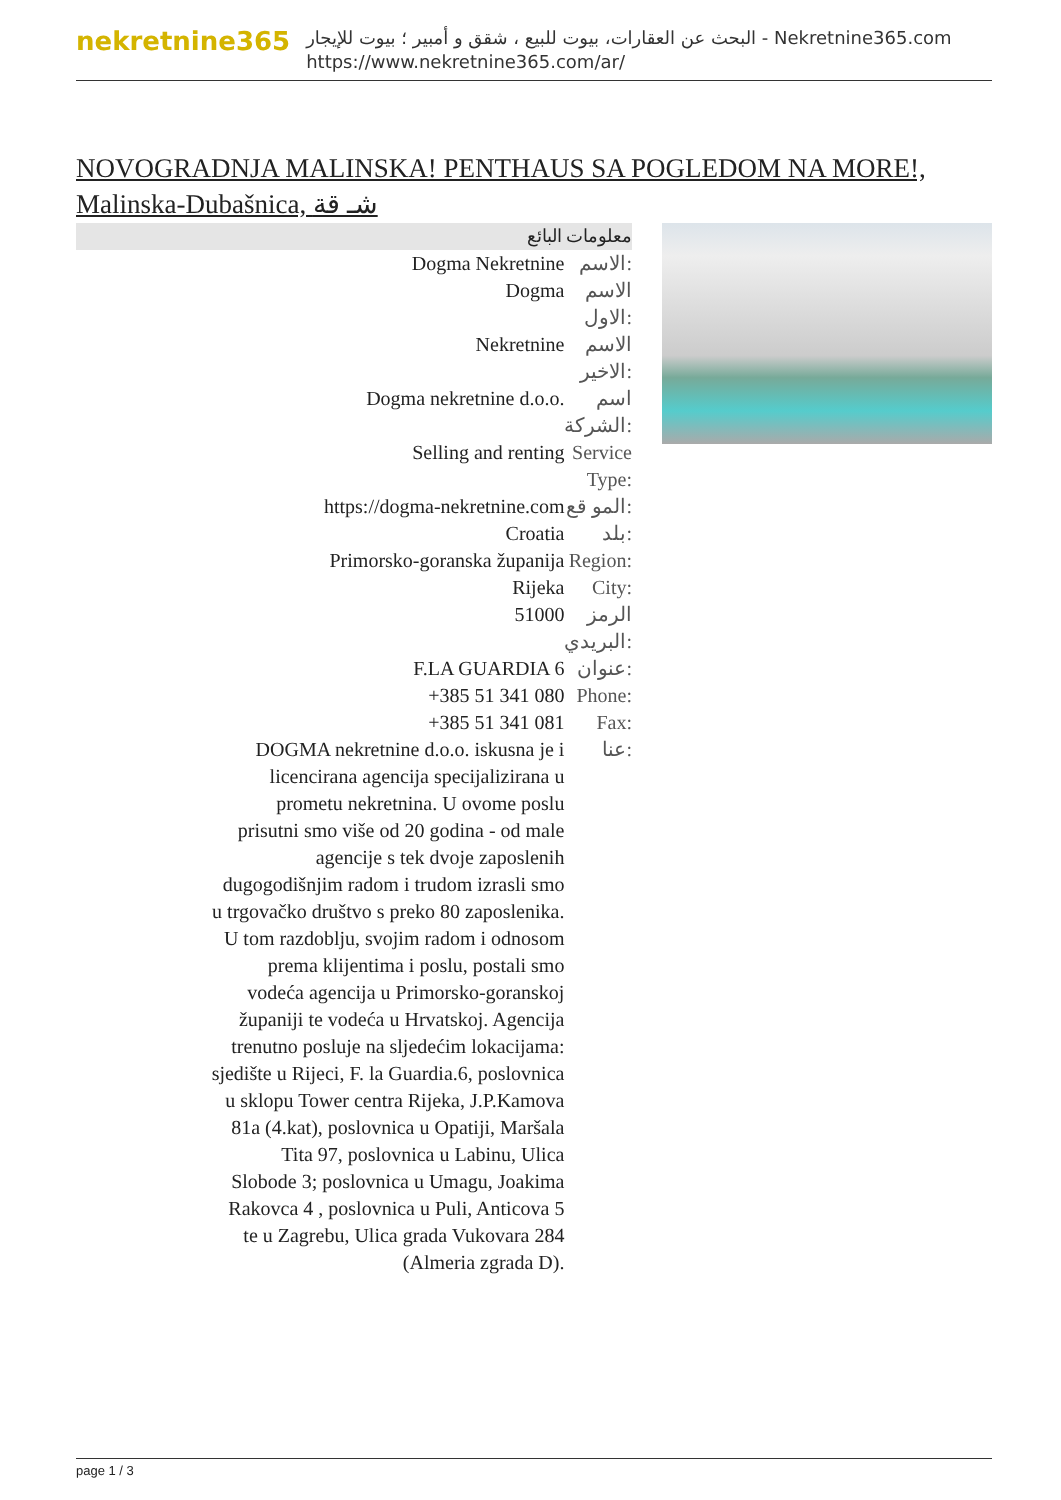nekretnine365
البحث عن العقارات، بيوت للبيع ، شقق و أمبير ؛ بيوت للإيجار - Nekretnine365.com
https://www.nekretnine365.com/ar/
NOVOGRADNJA MALINSKA! PENTHAUS SA POGLEDOM NA MORE!, Malinska-Dubašnica, شـ قة
معلومات البائع
| Dogma Nekretnine | الاسم: |
| Dogma | الاسم الاول: |
| Nekretnine | الاسم الاخير: |
| Dogma nekretnine d.o.o. | اسم الشركة: |
| Selling and renting | Service Type: |
| https://dogma-nekretnine.com | المو قع: |
| Croatia | بلد: |
| Primorsko-goranska županija | Region: |
| Rijeka | City: |
| 51000 | الرمز البريدي: |
| F.LA GUARDIA 6 | عنوان: |
| +385 51 341 080 | Phone: |
| +385 51 341 081 | Fax: |
| DOGMA nekretnine d.o.o. iskusna je i licencirana agencija specijalizirana u prometu nekretnina. U ovome poslu prisutni smo više od 20 godina - od male agencije s tek dvoje zaposlenih dugogodišnjim radom i trudom izrasli smo u trgovačko društvo s preko 80 zaposlenika. U tom razdoblju, svojim radom i odnosom prema klijentima i poslu, postali smo vodeća agencija u Primorsko-goranskoj županiji te vodeća u Hrvatskoj. Agencija trenutno posluje na sljedećim lokacijama: sjedište u Rijeci, F. la Guardia.6, poslovnica u sklopu Tower centra Rijeka, J.P.Kamova 81a (4.kat), poslovnica u Opatiji, Maršala Tita 97, poslovnica u Labinu, Ulica Slobode 3; poslovnica u Umagu, Joakima Rakovca 4 , poslovnica u Puli, Anticova 5 te u Zagrebu, Ulica grada Vukovara 284 (Almeria zgrada D). | عنا: |
page 1 / 3